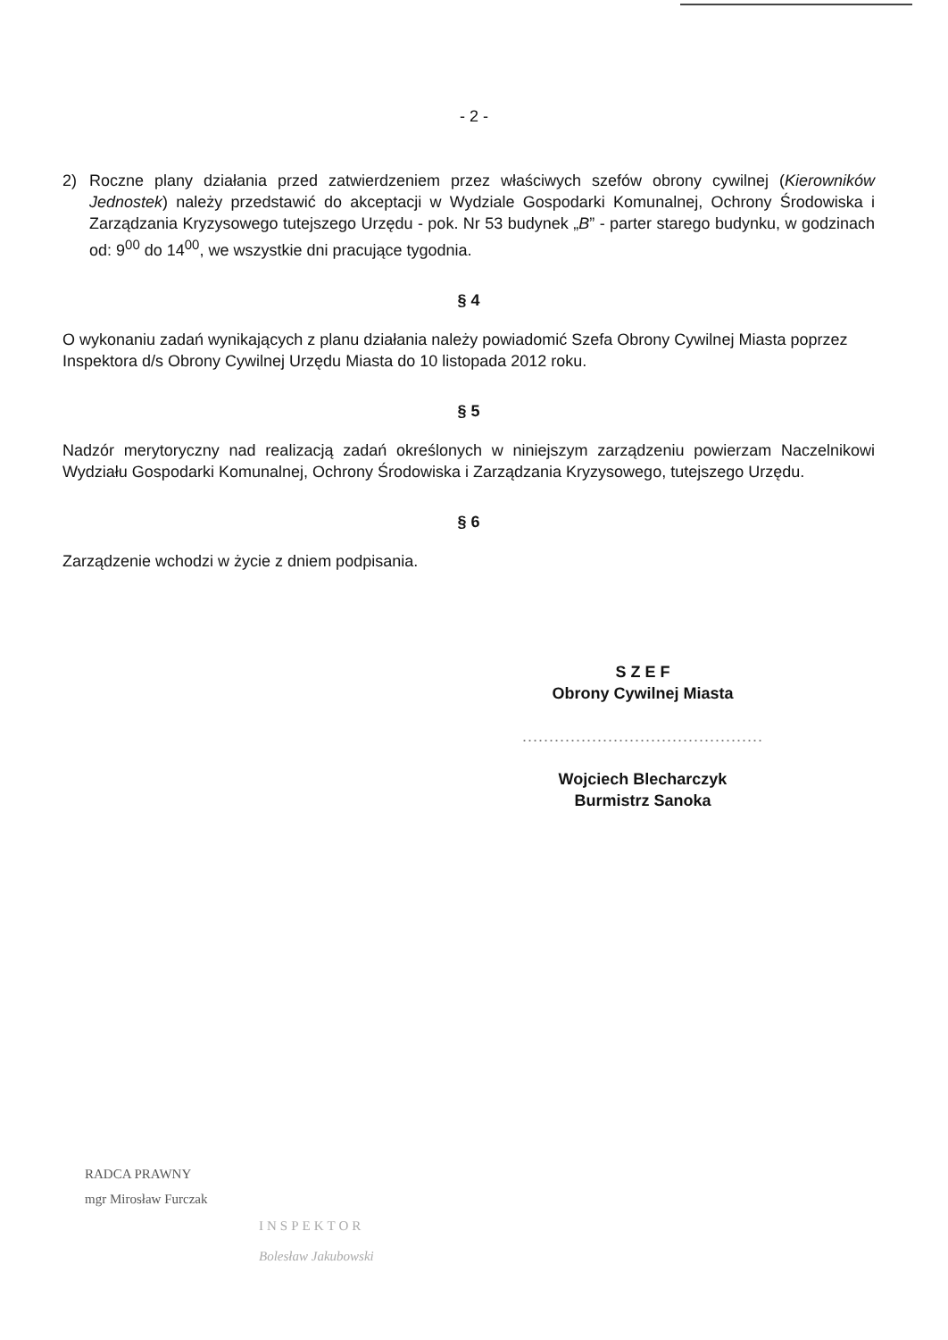- 2 -
2) Roczne plany działania przed zatwierdzeniem przez właściwych szefów obrony cywilnej (Kierowników Jednostek) należy przedstawić do akceptacji w Wydziale Gospodarki Komunalnej, Ochrony Środowiska i Zarządzania Kryzysowego tutejszego Urzędu - pok. Nr 53 budynek „B” - parter starego budynku, w godzinach od: 9<sup>00</sup> do 14<sup>00</sup>, we wszystkie dni pracujące tygodnia.
§ 4
O wykonaniu zadań wynikających z planu działania należy powiadomić Szefa Obrony Cywilnej Miasta poprzez Inspektora d/s Obrony Cywilnej Urzędu Miasta do 10 listopada 2012 roku.
§ 5
Nadzór merytoryczny nad realizacją zadań określonych w niniejszym zarządzeniu powierzam Naczelnikowi Wydziału Gospodarki Komunalnej, Ochrony Środowiska i Zarządzania Kryzysowego, tutejszego Urzędu.
§ 6
Zarządzenie wchodzi w życie z dniem podpisania.
S Z E F
Obrony Cywilnej Miasta
.............................................
Wojciech Blecharczyk
Burmistrz Sanoka
RADCA PRAWNY
mgr Mirosław Furczak
INSPEKTOR
Bolesław Jakubowski